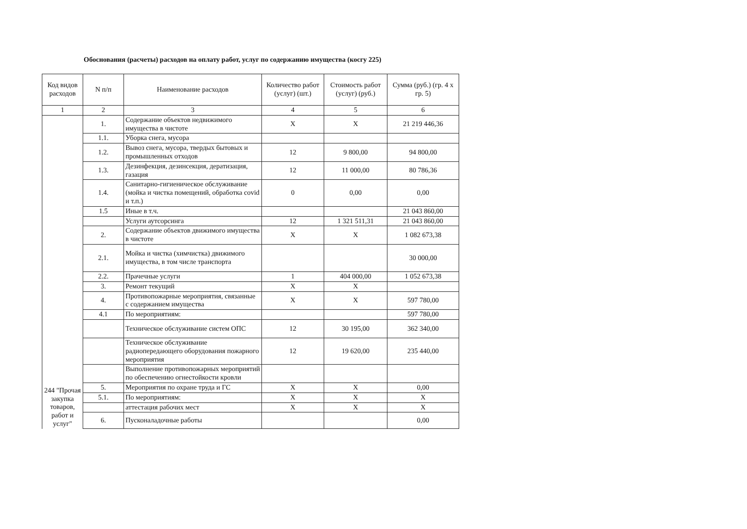Обоснования (расчеты) расходов на оплату работ, услуг по содержанию имущества (косгу 225)
| Код видов расходов | N п/п | Наименование расходов | Количество работ (услуг) (шт.) | Стоимость работ (услуг) (руб.) | Сумма (руб.) (гр. 4 х гр. 5) |
| --- | --- | --- | --- | --- | --- |
| 1 | 2 | 3 | 4 | 5 | 6 |
| 244 "Прочая закупка товаров, работ и услуг" | 1. | Содержание объектов недвижимого имущества в чистоте | X | X | 21 219 446,36 |
| | 1.1. | Уборка снега, мусора | | | |
| | 1.2. | Вывоз снега, мусора, твердых бытовых и промышленных отходов | 12 | 9 800,00 | 94 800,00 |
| | 1.3. | Дезинфекция, дезинсекция, дератизация, газация | 12 | 11 000,00 | 80 786,36 |
| | 1.4. | Санитарно-гигиеническое обслуживание (мойка и чистка помещений, обработка covid и т.п.) | 0 | 0,00 | 0,00 |
| | 1.5 | Иные в т.ч. | | | 21 043 860,00 |
| | | Услуги аутсорсинга | 12 | 1 321 511,31 | 21 043 860,00 |
| | 2. | Содержание объектов движимого имущества в чистоте | X | X | 1 082 673,38 |
| | 2.1. | Мойка и чистка (химчистка) движимого имущества, в том числе транспорта | | | 30 000,00 |
| | 2.2. | Прачечные услуги | 1 | 404 000,00 | 1 052 673,38 |
| | 3. | Ремонт текущий | X | X | |
| | 4. | Противопожарные мероприятия, связанные с содержанием имущества | X | X | 597 780,00 |
| | 4.1 | По мероприятиям: | | | 597 780,00 |
| | | Техническое обслуживание систем ОПС | 12 | 30 195,00 | 362 340,00 |
| | | Техническое обслуживание радиопередающего оборудования пожарного мероприятия | 12 | 19 620,00 | 235 440,00 |
| | | Выполнение противопожарных мероприятий по обеспечению огнестойкости кровли | | | |
| | 5. | Мероприятия по охране труда и ГС | X | X | 0,00 |
| | 5.1. | По мероприятиям: | X | X | X |
| | | аттестация рабочих мест | X | X | X |
| | 6. | Пусконаладочные работы | | | 0,00 |